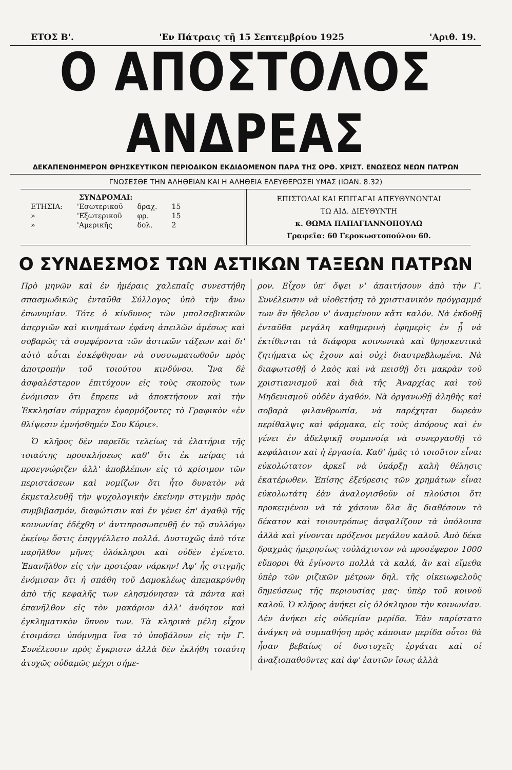ΕΤΟΣ Β'. 'Εν Πάτραις τῇ 15 Σεπτεμβρίου 1925 'Αριθ. 19.
Ο ΑΠΟΣΤΟΛΟΣ ΑΝΔΡΕΑΣ
ΔΕΚΑΠΕΝΘΗΜΕΡΟΝ ΘΡΗΣΚΕΥΤΙΚΟΝ ΠΕΡΙΟΔΙΚΟΝ ΕΚΔΙΔΟΜΕΝΟΝ ΠΑΡΑ ΤΗΣ ΟΡΘ. ΧΡΙΣΤ. ΕΝΩΣΕΩΣ ΝΕΩΝ ΠΑΤΡΩΝ
ΓΝΩΣΕΣΘΕ ΤΗΝ ΑΛΗΘΕΙΑΝ ΚΑΙ Η ΑΛΗΘΕΙΑ ΕΛΕΥΘΕΡΩΣΕΙ ΥΜΑΣ (ΙΩΑΝ. 8.32)
| ΣΥΝΔΡΟΜΑΙ: | | | |
| --- | --- | --- | --- |
| ΕΤΗΣΙΑ: | 'Εσωτερικοῦ | δραχ. | 15 |
| » | 'Εξωτερικοῦ | φρ. | 15 |
| » | 'Αμερικῆς | δολ. | 2 |
ΕΠΙΣΤΟΛΑΙ ΚΑΙ ΕΠΙΤΑΓΑΙ ΑΠΕΥΘΥΝΟΝΤΑΙ
ΤΩ ΑΙΔ. ΔΙΕΥΘΥΝΤΗ
κ. ΘΩΜΑ ΠΑΠΑΓΙΑΝΝΟΠΟΥΛΩ
Γραφεῖα: 60 Γεροκωστοπούλου 60.
Ο ΣΥΝΔΕΣΜΟΣ ΤΩΝ ΑΣΤΙΚΩΝ ΤΑΞΕΩΝ ΠΑΤΡΩΝ
Πρὸ μηνῶν καὶ ἐν ἡμέραις χαλεπαῖς συνεστήθη σπασμωδικῶς ἐνταῦθα Σύλλογος ὑπὸ τὴν ἄνω ἐπωνυμίαν. Τότε ὁ κίνδυνος τῶν μπολσεβικικῶν ἀπεργιῶν καὶ κινημάτων ἐφάνη ἀπειλῶν ἀμέσως καὶ σοβαρῶς τὰ συμφέροντα τῶν ἀστικῶν τάξεων καὶ δι' αὐτὸ αὗται ἐσκέφθησαν νὰ συσσωματωθοῦν πρὸς ἀποτροπὴν τοῦ τοιούτου κινδύνου. Ἵνα δὲ ἀσφαλέστερον ἐπιτύχουν εἰς τοὺς σκοποὺς των ἐνόμισαν ὅτι ἔπρεπε νὰ ἀποκτήσουν καὶ τὴν Ἐκκλησίαν σύμμαχον ἐφαρμόζοντες τὸ Γραφικὸν «ἐν θλίψεσιν ἐμνήσθημέν Σου Κύριε».
Ὁ κλῆρος δὲν παρεῖδε τελείως τὰ ἐλατήρια τῆς τοιαύτης προσκλήσεως καθ' ὅτι ἐκ πείρας τὰ προεγνώριζεν ἀλλ' ἀποβλέπων εἰς τὸ κρίσιμον τῶν περιστάσεων καὶ νομίζων ὅτι ἦτο δυνατὸν νὰ ἐκμεταλευθῇ τὴν ψυχολογικὴν ἐκείνην στιγμὴν πρὸς συμβιβασμόν, διαφώτισιν καὶ ἐν γένει ἐπ' ἀγαθῷ τῆς κοινωνίας ἐδέχθη ν' ἀντιπροσωπευθῇ ἐν τῷ συλλόγῳ ἐκείνῳ ὅστις ἐπηγγέλλετο πολλά. Δυστυχῶς ἀπὸ τότε παρῆλθον μῆνες ὁλόκληροι καὶ οὐδὲν ἐγένετο. Ἐπανῆλθον εἰς τὴν προτέραν νάρκην! Ἀφ' ἧς στιγμῆς ἐνόμισαν ὅτι ἡ σπάθη τοῦ Δαμοκλέως ἀπεμακρύνθη ἀπὸ τῆς κεφαλῆς των ελησμόνησαν τὰ πάντα καὶ ἐπανῆλθον εἰς τὸν μακάριον ἀλλ' ἀνόητον καὶ ἐγκληματικὸν ὕπνον των. Τὰ κληρικὰ μέλη εἶχον ἑτοιμάσει ὑπόμνημα ἵνα τὸ ὑποβάλουν εἰς τὴν Γ. Συνέλευσιν πρὸς ἔγκρισιν ἀλλὰ δὲν ἐκλήθη τοιαύτη ἀτυχῶς οὐδαμῶς μέχρι σήμε-
ρον. Εἶχον ὑπ' ὄψει ν' ἀπαιτήσουν ἀπὸ τὴν Γ. Συνέλευσιν νὰ υἱοθετήσῃ τὸ χριστιανικὸν πρόγραμμά των ἂν ἤθελον ν' ἀναμείνουν κἄτι καλόν. Νὰ ἐκδοθῇ ἐνταῦθα μεγάλη καθημερινὴ ἐφημερὶς ἐν ᾗ νὰ ἐκτίθενται τὰ διάφορα κοινωνικὰ καὶ θρησκευτικὰ ζητήματα ὡς ἔχουν καὶ οὐχὶ διαστρεβλωμένα. Νὰ διαφωτισθῇ ὁ λαὸς καὶ νὰ πεισθῇ ὅτι μακρὰν τοῦ χριστιανισμοῦ καὶ διὰ τῆς Ἀναρχίας καὶ τοῦ Μηδενισμοῦ οὐδὲν ἀγαθόν. Νὰ ὀργανωθῇ ἀληθὴς καὶ σοβαρὰ φιλανθρωπία, νὰ παρέχηται δωρεὰν περίθαλψις καὶ φάρμακα, εἰς τοὺς ἀπόρους καὶ ἐν γένει ἐν ἀδελφικῇ συμπνοίᾳ νὰ συνεργασθῇ τὸ κεφάλαιον καὶ ἡ ἐργασία. Καθ' ἡμᾶς τὸ τοιοῦτον εἶναι εὐκολώτατον ἀρκεῖ νὰ ὑπάρξῃ καλὴ θέλησις ἑκατέρωθεν. Ἐπίσης ἐξεύρεσις τῶν χρημάτων εἶναι εὐκολωτάτη ἐὰν ἀναλογισθοῦν οἱ πλούσιοι ὅτι προκειμένου νὰ τὰ χάσουν ὅλα ἂς διαθέσουν τὸ δέκατον καὶ τοιουτρόπως ἀσφαλίζουν τὰ ὑπόλοιπα ἀλλὰ καὶ γίνονται πρόξενοι μεγάλου καλοῦ. Ἀπὸ δέκα δραχμὰς ἡμερησίως τοὐλάχιστον νὰ προσέφερον 1000 εὔποροι θὰ ἐγίνοντο πολλὰ τὰ καλά, ἂν καὶ εἴμεθα ὑπὲρ τῶν ριζικῶν μέτρων δηλ. τῆς οἰκειωφελοῦς δημεύσεως τῆς περιουσίας μας· ὑπὲρ τοῦ κοινοῦ καλοῦ. Ὁ κλῆρος ἀνήκει εἰς ὁλόκληρον τὴν κοινωνίαν. Δὲν ἀνήκει εἰς οὐδεμίαν μερίδα. Ἐὰν παρίστατο ἀνάγκη νὰ συμπαθήσῃ πρὸς κάποιαν μερίδα οὗτοι θὰ ἦσαν βεβαίως οἱ δυστυχεῖς ἐργάται καὶ οἱ ἀναξιοπαθοῦντες καὶ ἀφ' ἑαυτῶν ἴσως ἀλλὰ